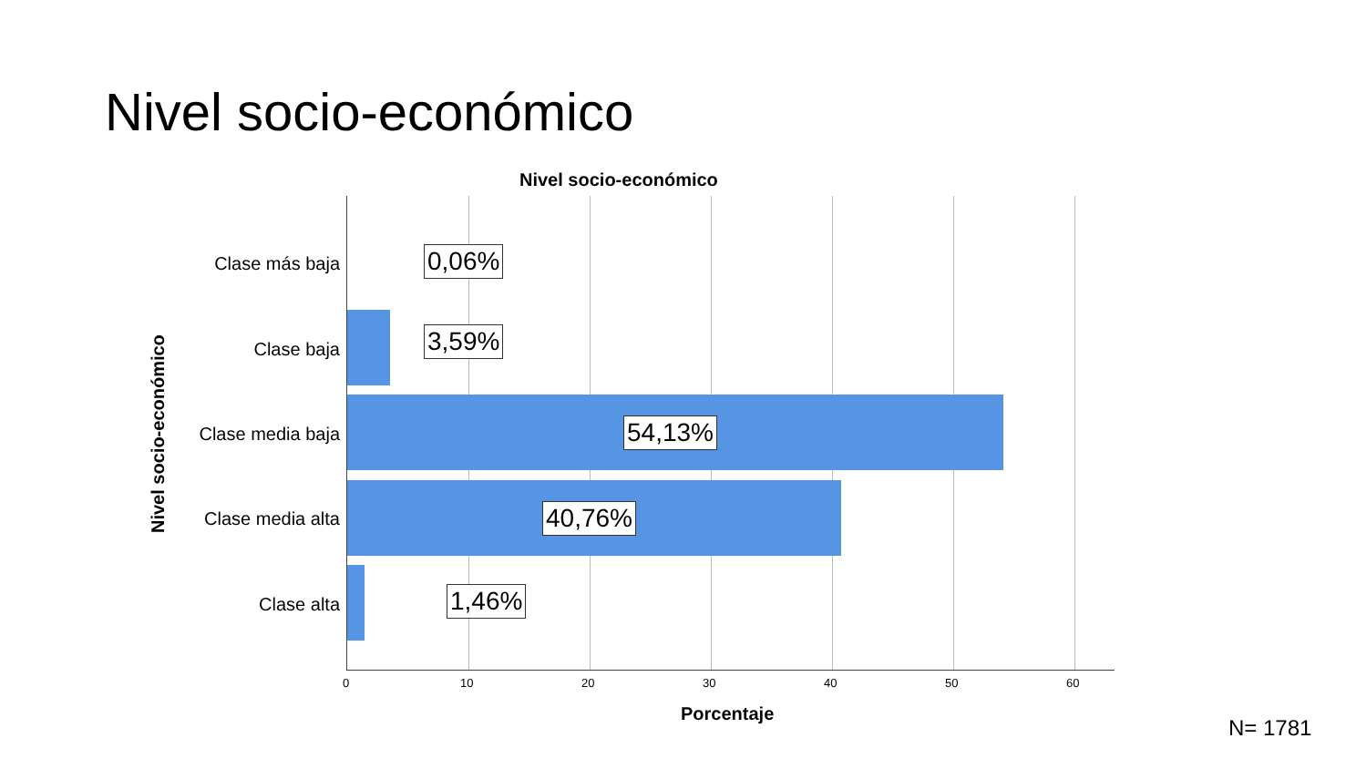Nivel socio-económico
Nivel socio-económico
Nivel socio-económico
Clase más baja
Clase baja
Clase media baja
Clase media alta
Clase alta
0,06%
3,59%
54,13%
40,76%
1,46%
0 10 20 30 40 50 60
Porcentaje
N= 1781